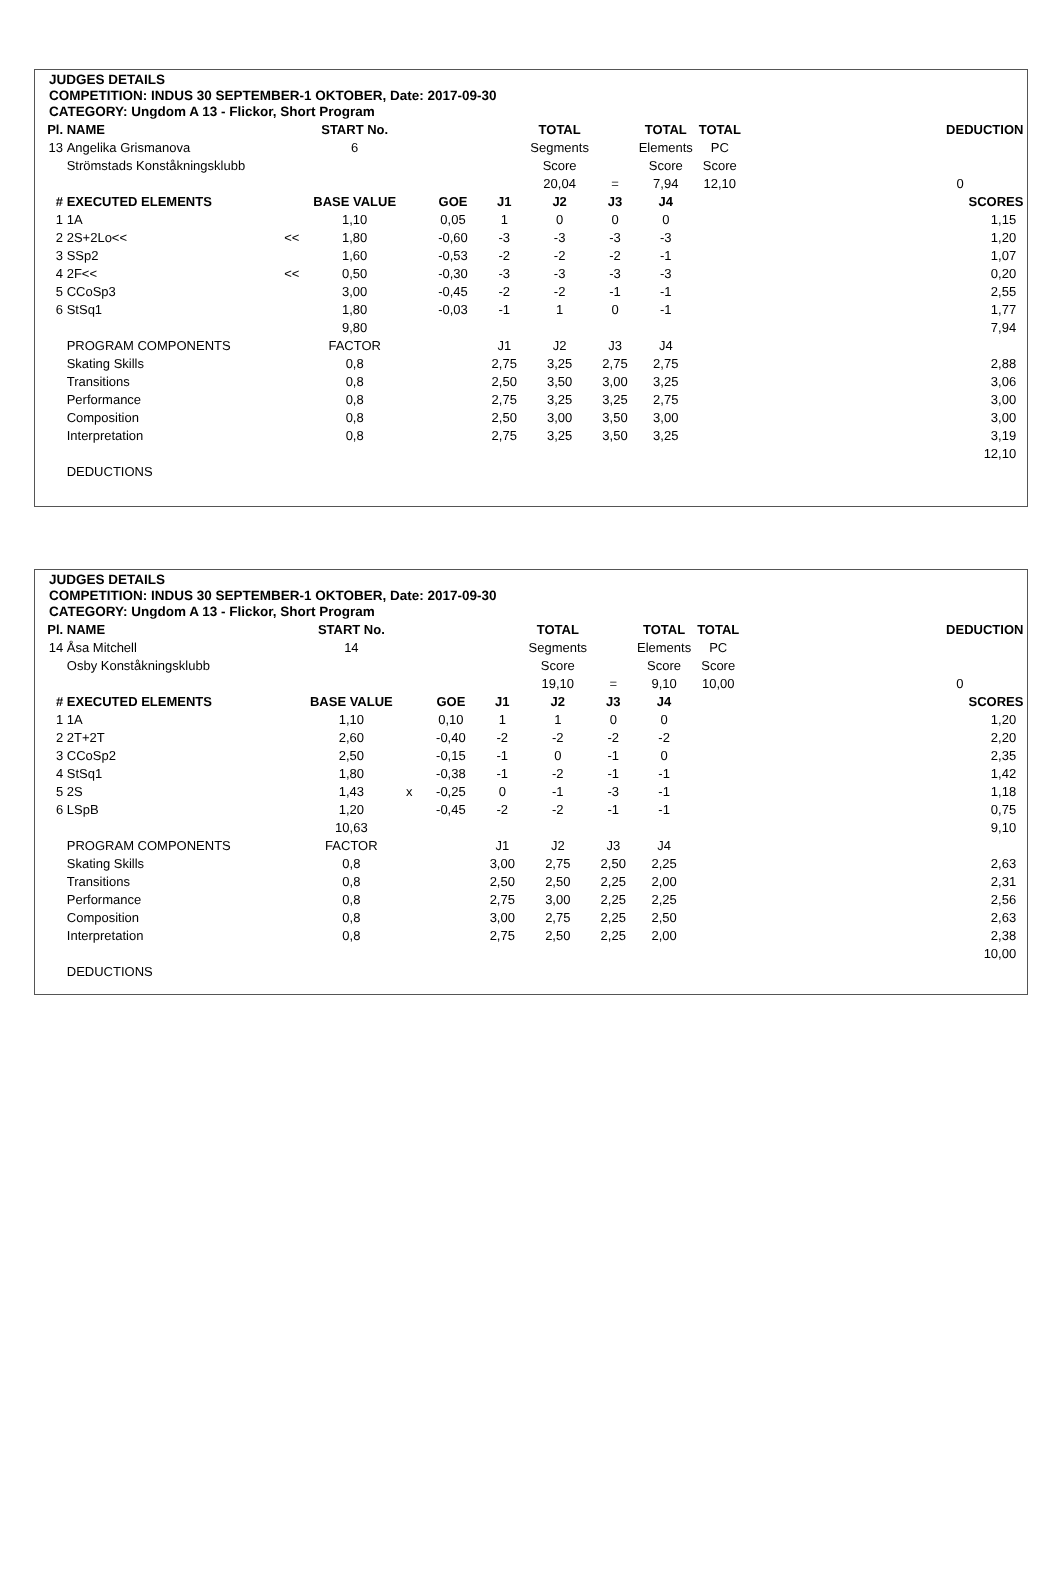JUDGES DETAILS
COMPETITION: INDUS 30 SEPTEMBER-1 OKTOBER, Date: 2017-09-30
CATEGORY: Ungdom A 13 - Flickor, Short Program
| Pl. | NAME | | START No. | | | | TOTAL | | TOTAL | TOTAL | | DEDUCTION |
| --- | --- | --- | --- | --- | --- | --- | --- | --- | --- | --- | --- | --- |
| 13 | Angelika Grismanova | | 6 | | | | Segments | | Elements | PC | | |
| | Strömstads Konståkningsklubb | | | | | | Score | | Score | Score | | |
| | | | | | | | 20,04 | = | 7,94 | 12,10 | | 0 |
| # | EXECUTED ELEMENTS | | BASE VALUE | | GOE | J1 | J2 | J3 | J4 | | | SCORES |
| 1 | 1A | | 1,10 | | 0,05 | 1 | 0 | 0 | 0 | | | 1,15 |
| 2 | 2S+2Lo<< | << | 1,80 | | -0,60 | -3 | -3 | -3 | -3 | | | 1,20 |
| 3 | SSp2 | | 1,60 | | -0,53 | -2 | -2 | -2 | -1 | | | 1,07 |
| 4 | 2F<< | << | 0,50 | | -0,30 | -3 | -3 | -3 | -3 | | | 0,20 |
| 5 | CCoSp3 | | 3,00 | | -0,45 | -2 | -2 | -1 | -1 | | | 2,55 |
| 6 | StSq1 | | 1,80 | | -0,03 | -1 | 1 | 0 | -1 | | | 1,77 |
| | | | 9,80 | | | | | | | | | 7,94 |
| | PROGRAM COMPONENTS | | FACTOR | | | J1 | J2 | J3 | J4 | | | |
| | Skating Skills | | 0,8 | | | 2,75 | 3,25 | 2,75 | 2,75 | | | 2,88 |
| | Transitions | | 0,8 | | | 2,50 | 3,50 | 3,00 | 3,25 | | | 3,06 |
| | Performance | | 0,8 | | | 2,75 | 3,25 | 3,25 | 2,75 | | | 3,00 |
| | Composition | | 0,8 | | | 2,50 | 3,00 | 3,50 | 3,00 | | | 3,00 |
| | Interpretation | | 0,8 | | | 2,75 | 3,25 | 3,50 | 3,25 | | | 3,19 |
| | | | | | | | | | | | | 12,10 |
| | DEDUCTIONS | | | | | | | | | | | |
JUDGES DETAILS
COMPETITION: INDUS 30 SEPTEMBER-1 OKTOBER, Date: 2017-09-30
CATEGORY: Ungdom A 13 - Flickor, Short Program
| Pl. | NAME | | START No. | | | | TOTAL | | TOTAL | TOTAL | | DEDUCTION |
| --- | --- | --- | --- | --- | --- | --- | --- | --- | --- | --- | --- | --- |
| 14 | Åsa Mitchell | | 14 | | | | Segments | | Elements | PC | | |
| | Osby Konståkningsklubb | | | | | | Score | | Score | Score | | |
| | | | | | | | 19,10 | = | 9,10 | 10,00 | | 0 |
| # | EXECUTED ELEMENTS | | BASE VALUE | | GOE | J1 | J2 | J3 | J4 | | | SCORES |
| 1 | 1A | | 1,10 | | 0,10 | 1 | 1 | 0 | 0 | | | 1,20 |
| 2 | 2T+2T | | 2,60 | | -0,40 | -2 | -2 | -2 | -2 | | | 2,20 |
| 3 | CCoSp2 | | 2,50 | | -0,15 | -1 | 0 | -1 | 0 | | | 2,35 |
| 4 | StSq1 | | 1,80 | | -0,38 | -1 | -2 | -1 | -1 | | | 1,42 |
| 5 | 2S | | 1,43 | x | -0,25 | 0 | -1 | -3 | -1 | | | 1,18 |
| 6 | LSpB | | 1,20 | | -0,45 | -2 | -2 | -1 | -1 | | | 0,75 |
| | | | 10,63 | | | | | | | | | 9,10 |
| | PROGRAM COMPONENTS | | FACTOR | | | J1 | J2 | J3 | J4 | | | |
| | Skating Skills | | 0,8 | | | 3,00 | 2,75 | 2,50 | 2,25 | | | 2,63 |
| | Transitions | | 0,8 | | | 2,50 | 2,50 | 2,25 | 2,00 | | | 2,31 |
| | Performance | | 0,8 | | | 2,75 | 3,00 | 2,25 | 2,25 | | | 2,56 |
| | Composition | | 0,8 | | | 3,00 | 2,75 | 2,25 | 2,50 | | | 2,63 |
| | Interpretation | | 0,8 | | | 2,75 | 2,50 | 2,25 | 2,00 | | | 2,38 |
| | | | | | | | | | | | | 10,00 |
| | DEDUCTIONS | | | | | | | | | | | |